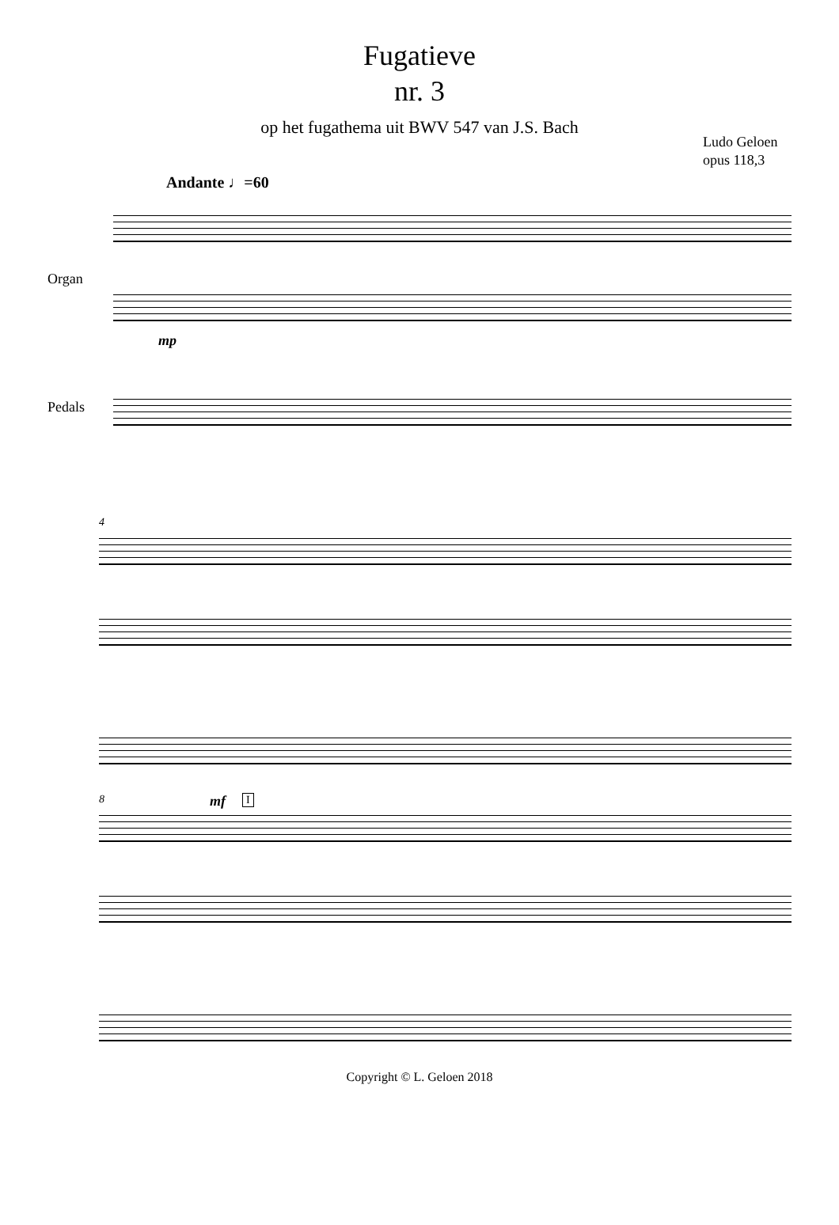Fugatieve
nr. 3
op het fugathema uit BWV 547 van J.S. Bach
Ludo Geloen
opus 118,3
Andante ♩=60
Organ
mp
Pedals
4
8 mf I
Copyright © L. Geloen 2018